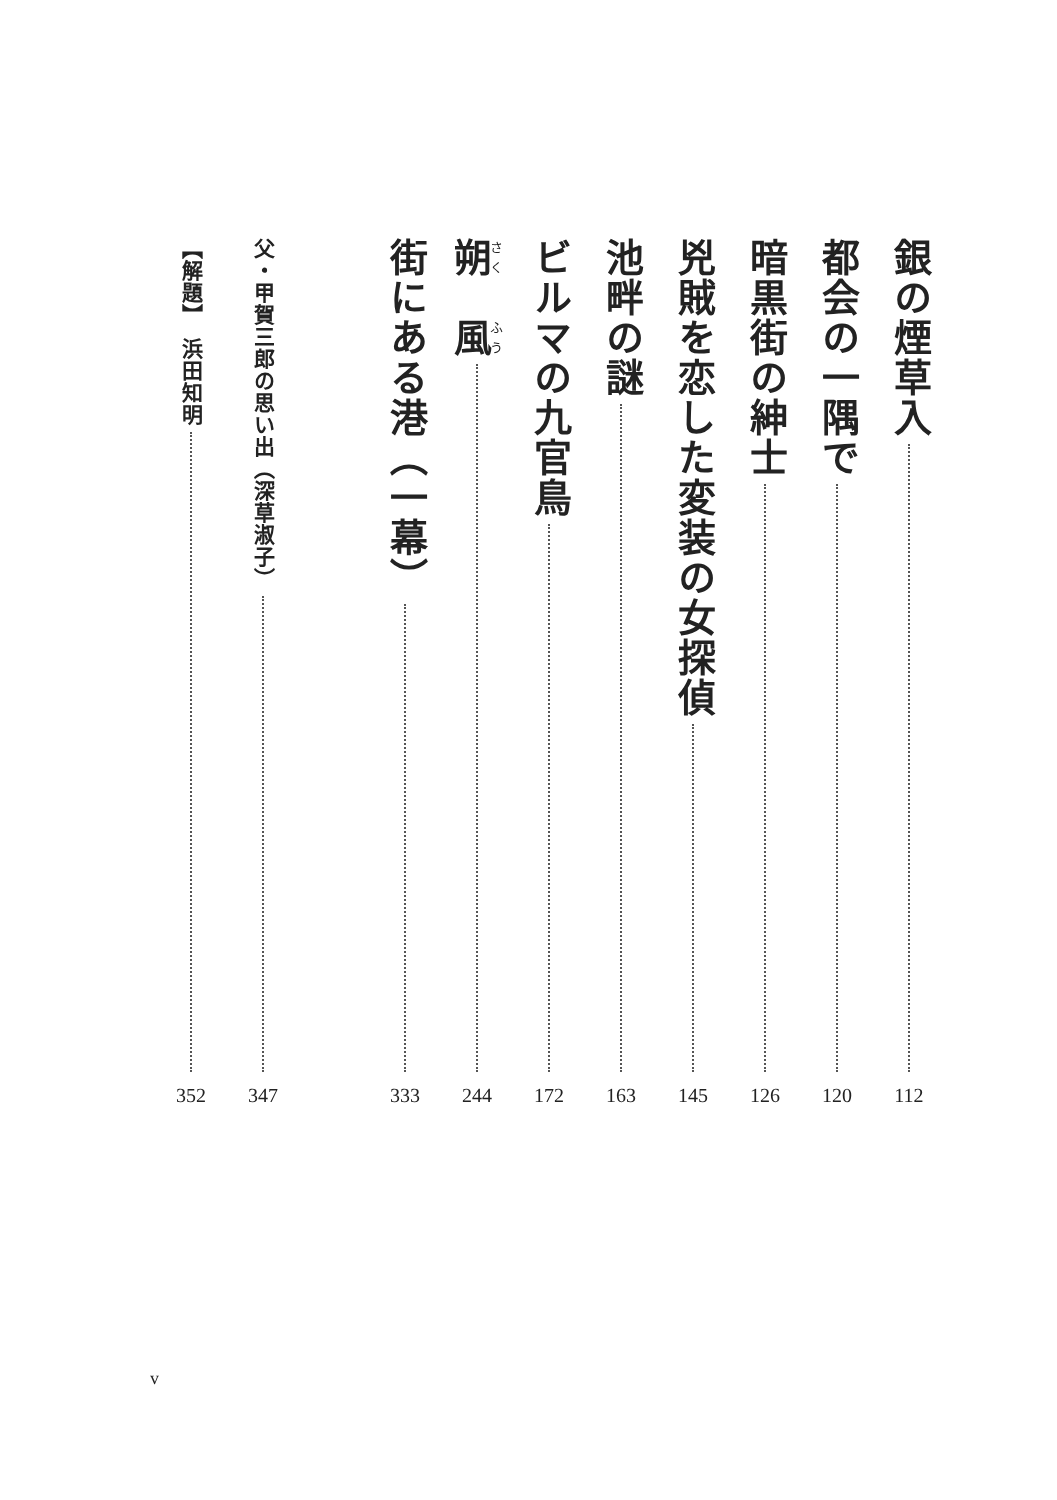銀の煙草入
112
都会の一隅で
120
暗黒街の紳士
126
兇賊を恋した変装の女探偵
145
池畔の謎
163
ビルマの九官鳥
172
朔　風
244
街にある港（一幕）
333
父・甲賀三郎の思い出（深草淑子）
347
【解題】　浜田知明
352
v